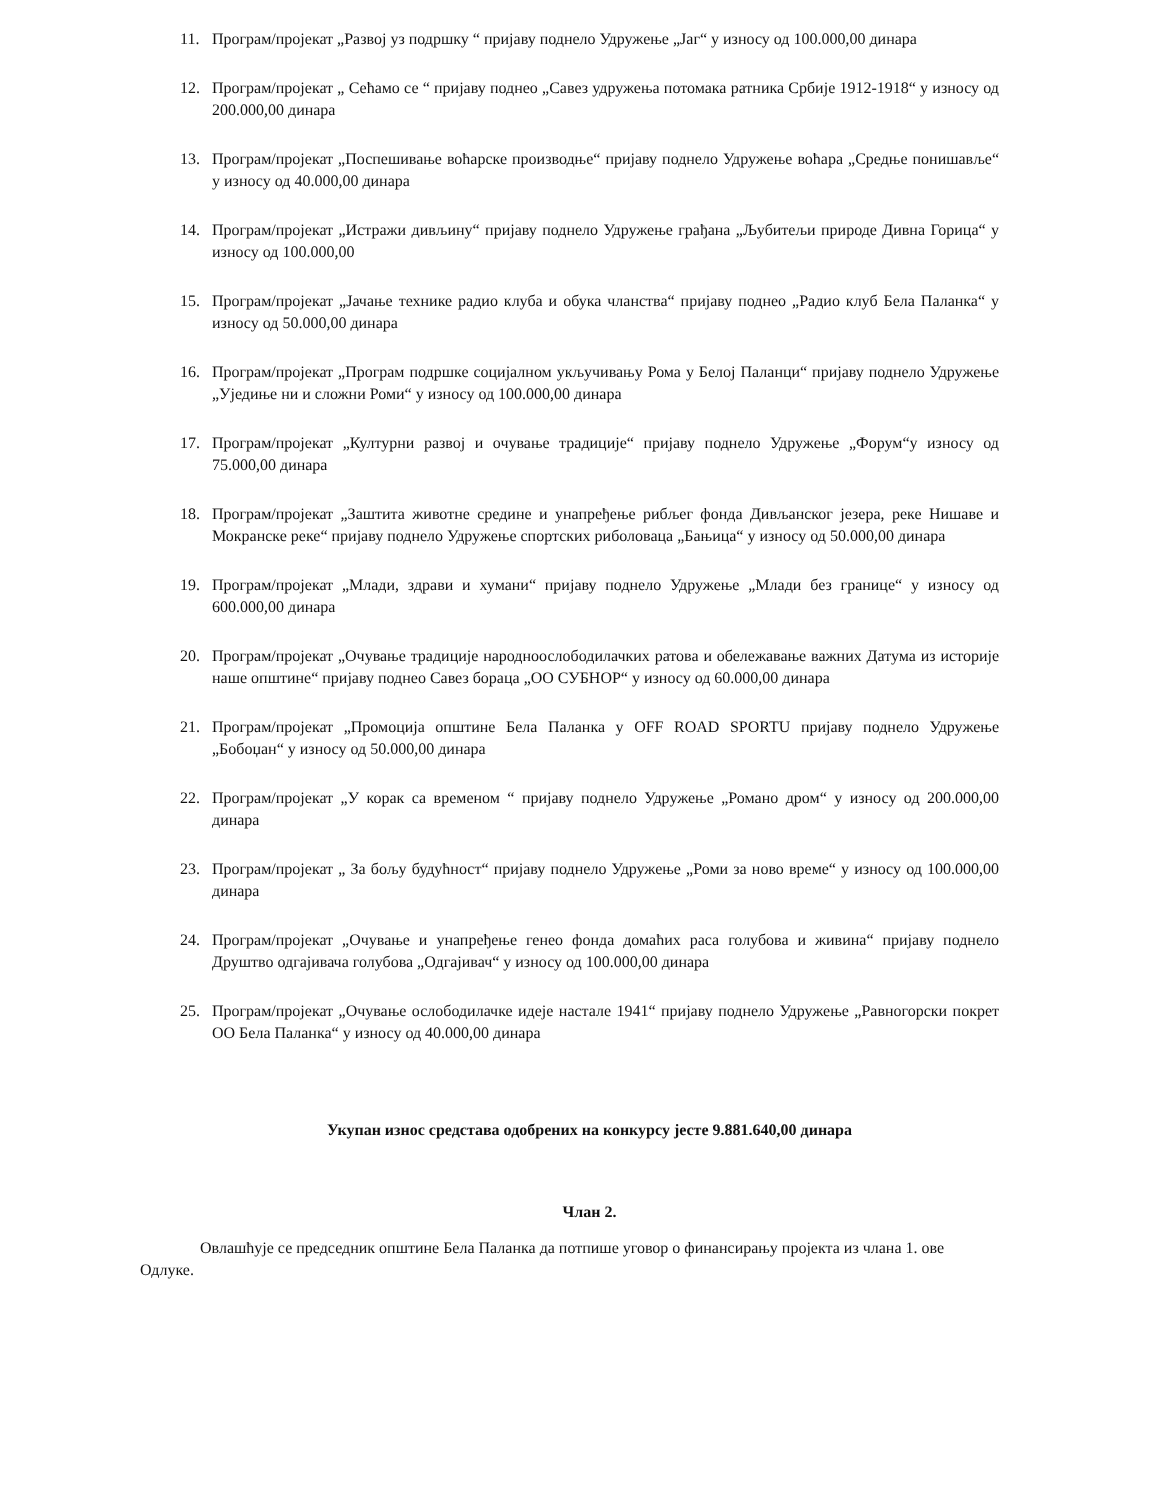11. Програм/пројекат „Развој уз подршку “ пријаву поднело Удружење „Јаг“ у износу од 100.000,00 динара
12. Програм/пројекат „ Сећамо се “ пријаву поднео „Савез удружења потомака ратника Србије 1912-1918“ у износу од 200.000,00 динара
13. Програм/пројекат „Поспешивање воћарске производње“ пријаву поднело Удружење воћара „Средње понишавље“ у износу од 40.000,00 динара
14. Програм/пројекат „Истражи дивљину“ пријаву поднело Удружење грађана „Љубитељи природе Дивна Горица“ у износу од 100.000,00
15. Програм/пројекат „Јачање технике радио клуба и обука чланства“ пријаву поднео „Радио клуб Бела Паланка“ у износу од 50.000,00 динара
16. Програм/пројекат „Програм подршке социјалном укључивању Рома у Белој Паланци“ пријаву поднело Удружење „Уједиње ни и сложни Роми“ у износу од 100.000,00 динара
17. Програм/пројекат „Културни развој и очување традиције“ пријаву поднело Удружење „Форум“у износу од 75.000,00 динара
18. Програм/пројекат „Заштита животне средине и унапређење рибљег фонда Дивљанског језера, реке Нишаве и Мокранске реке“ пријаву поднело Удружење спортских риболоваца „Бањица“ у износу од 50.000,00 динара
19. Програм/пројекат „Млади, здрави и хумани“ пријаву поднело Удружење „Млади без границе“ у износу од 600.000,00 динара
20. Програм/пројекат „Очување традиције народноослободилачких ратова и обележавање важних Датума из историје наше општине“ пријаву поднео Савез бораца „ОО СУБНОР“ у износу од 60.000,00 динара
21. Програм/пројекат „Промоција општине Бела Паланка у OFF ROAD SPORTU пријаву поднело Удружење „Бобоџан“ у износу од 50.000,00 динара
22. Програм/пројекат „У корак са временом “ пријаву поднело Удружење „Романо дром“ у износу од 200.000,00 динара
23. Програм/пројекат „ За бољу будућност“ пријаву поднело Удружење „Роми за ново време“ у износу од 100.000,00 динара
24. Програм/пројекат „Очување и унапређење генео фонда домаћих раса голубова и живина“ пријаву поднело Друштво одгајивача голубова „Одгајивач“ у износу од 100.000,00 динара
25. Програм/пројекат „Очување ослободилачке идеје настале 1941“ пријаву поднело Удружење „Равногорски покрет ОО Бела Паланка“ у износу од 40.000,00 динара
Укупан износ средстава одобрених на конкурсу јесте 9.881.640,00 динара
Члан 2.
Овлашћује се председник општине Бела Паланка да потпише уговор о финансирању пројекта из члана 1. ове Одлуке.